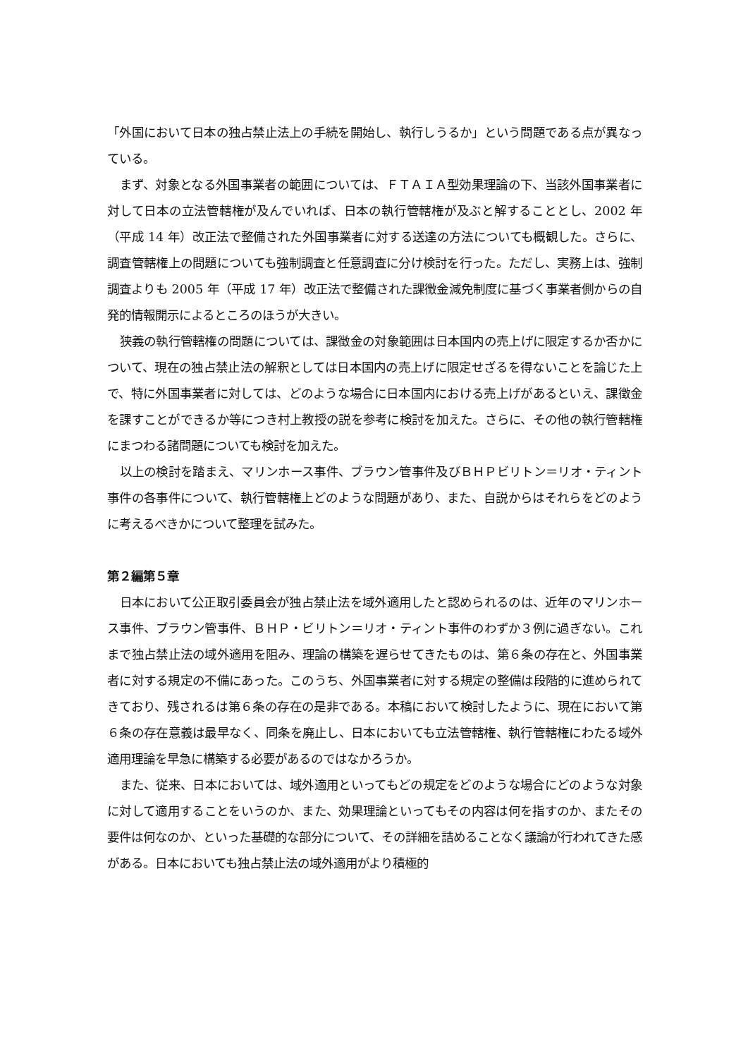「外国において日本の独占禁止法上の手続を開始し、執行しうるか」という問題である点が異なっている。
まず、対象となる外国事業者の範囲については、ＦＴＡＩＡ型効果理論の下、当該外国事業者に対して日本の立法管轄権が及んでいれば、日本の執行管轄権が及ぶと解することとし、2002 年（平成 14 年）改正法で整備された外国事業者に対する送達の方法についても概観した。さらに、調査管轄権上の問題についても強制調査と任意調査に分け検討を行った。ただし、実務上は、強制調査よりも 2005 年（平成 17 年）改正法で整備された課徴金減免制度に基づく事業者側からの自発的情報開示によるところのほうが大きい。
狭義の執行管轄権の問題については、課徴金の対象範囲は日本国内の売上げに限定するか否かについて、現在の独占禁止法の解釈としては日本国内の売上げに限定せざるを得ないことを論じた上で、特に外国事業者に対しては、どのような場合に日本国内における売上げがあるといえ、課徴金を課すことができるか等につき村上教授の説を参考に検討を加えた。さらに、その他の執行管轄権にまつわる諸問題についても検討を加えた。
以上の検討を踏まえ、マリンホース事件、ブラウン管事件及びＢＨＰビリトン＝リオ・ティント事件の各事件について、執行管轄権上どのような問題があり、また、自説からはそれらをどのように考えるべきかについて整理を試みた。
第２編第５章
日本において公正取引委員会が独占禁止法を域外適用したと認められるのは、近年のマリンホース事件、ブラウン管事件、ＢＨＰ・ビリトン＝リオ・ティント事件のわずか３例に過ぎない。これまで独占禁止法の域外適用を阻み、理論の構築を遅らせてきたものは、第６条の存在と、外国事業者に対する規定の不備にあった。このうち、外国事業者に対する規定の整備は段階的に進められてきており、残されるは第６条の存在の是非である。本稿において検討したように、現在において第６条の存在意義は最早なく、同条を廃止し、日本においても立法管轄権、執行管轄権にわたる域外適用理論を早急に構築する必要があるのではなかろうか。
また、従来、日本においては、域外適用といってもどの規定をどのような場合にどのような対象に対して適用することをいうのか、また、効果理論といってもその内容は何を指すのか、またその要件は何なのか、といった基礎的な部分について、その詳細を詰めることなく議論が行われてきた感がある。日本においても独占禁止法の域外適用がより積極的